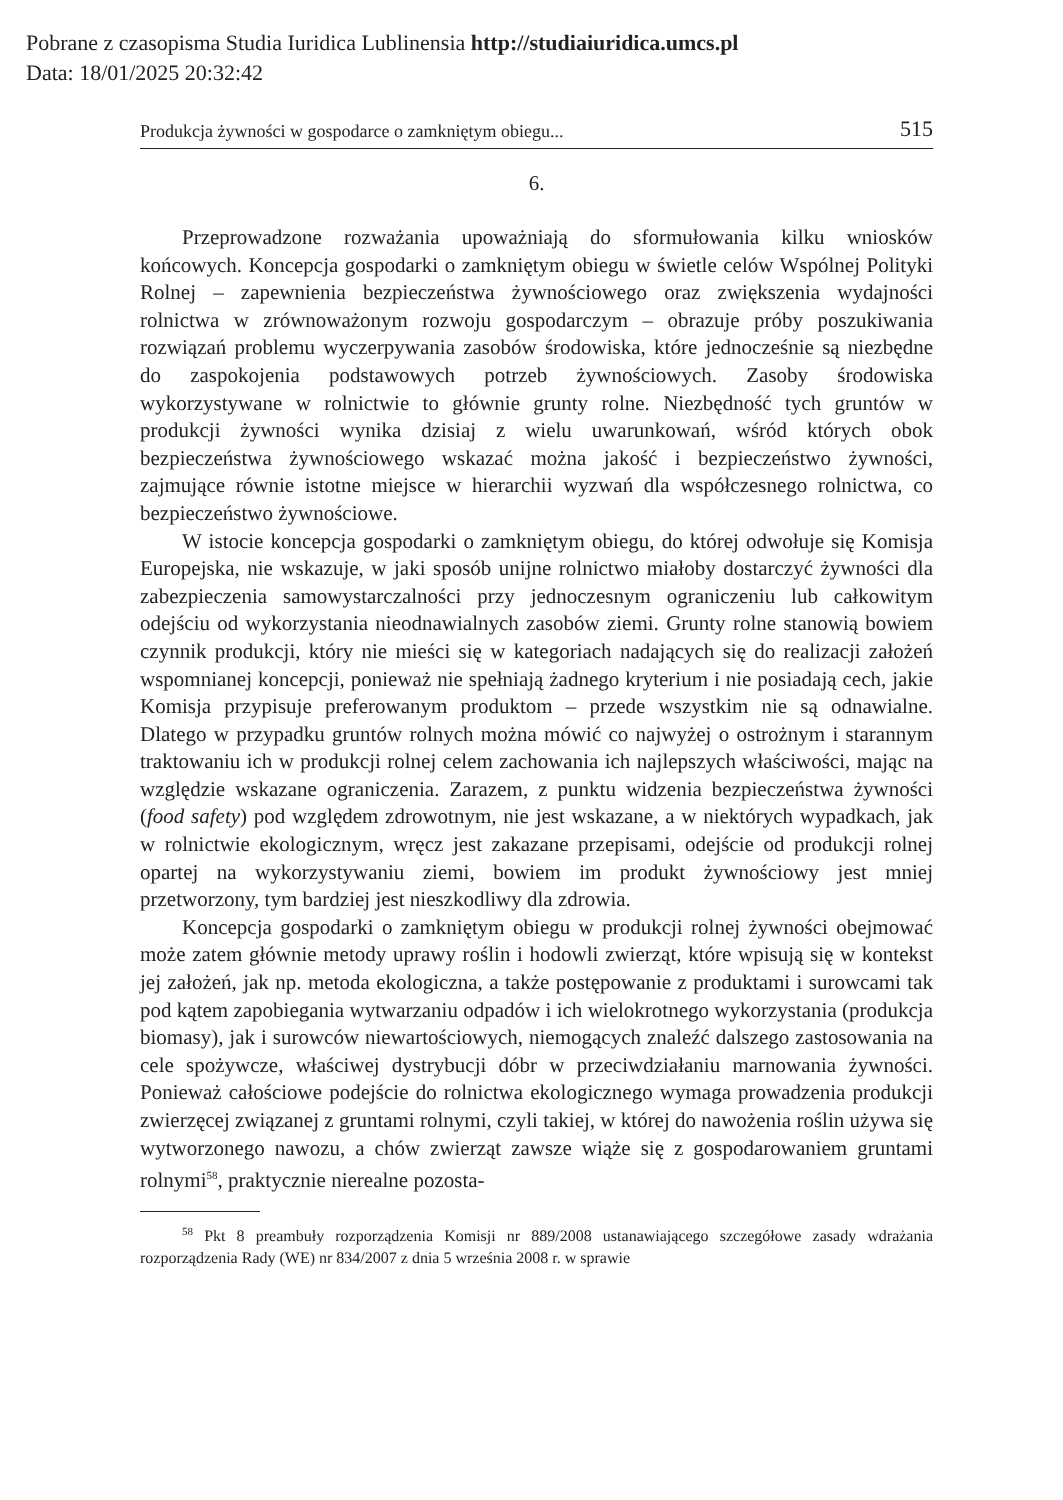Pobrane z czasopisma Studia Iuridica Lublinensia http://studiaiuridica.umcs.pl
Data: 18/01/2025 20:32:42
Produkcja żywności w gospodarce o zamkniętym obiegu... 515
6.
Przeprowadzone rozważania upoważniają do sformułowania kilku wniosków końcowych. Koncepcja gospodarki o zamkniętym obiegu w świetle celów Wspólnej Polityki Rolnej – zapewnienia bezpieczeństwa żywnościowego oraz zwiększenia wydajności rolnictwa w zrównoważonym rozwoju gospodarczym – obrazuje próby poszukiwania rozwiązań problemu wyczerpywania zasobów środowiska, które jednocześnie są niezbędne do zaspokojenia podstawowych potrzeb żywnościowych. Zasoby środowiska wykorzystywane w rolnictwie to głównie grunty rolne. Niezbędność tych gruntów w produkcji żywności wynika dzisiaj z wielu uwarunkowań, wśród których obok bezpieczeństwa żywnościowego wskazać można jakość i bezpieczeństwo żywności, zajmujące równie istotne miejsce w hierarchii wyzwań dla współczesnego rolnictwa, co bezpieczeństwo żywnościowe.
W istocie koncepcja gospodarki o zamkniętym obiegu, do której odwołuje się Komisja Europejska, nie wskazuje, w jaki sposób unijne rolnictwo miałoby dostarczyć żywności dla zabezpieczenia samowystarczalności przy jednoczesnym ograniczeniu lub całkowitym odejściu od wykorzystania nieodnawialnych zasobów ziemi. Grunty rolne stanowią bowiem czynnik produkcji, który nie mieści się w kategoriach nadających się do realizacji założeń wspomnianej koncepcji, ponieważ nie spełniają żadnego kryterium i nie posiadają cech, jakie Komisja przypisuje preferowanym produktom – przede wszystkim nie są odnawialne. Dlatego w przypadku gruntów rolnych można mówić co najwyżej o ostrożnym i starannym traktowaniu ich w produkcji rolnej celem zachowania ich najlepszych właściwości, mając na względzie wskazane ograniczenia. Zarazem, z punktu widzenia bezpieczeństwa żywności (food safety) pod względem zdrowotnym, nie jest wskazane, a w niektórych wypadkach, jak w rolnictwie ekologicznym, wręcz jest zakazane przepisami, odejście od produkcji rolnej opartej na wykorzystywaniu ziemi, bowiem im produkt żywnościowy jest mniej przetworzony, tym bardziej jest nieszkodliwy dla zdrowia.
Koncepcja gospodarki o zamkniętym obiegu w produkcji rolnej żywności obejmować może zatem głównie metody uprawy roślin i hodowli zwierząt, które wpisują się w kontekst jej założeń, jak np. metoda ekologiczna, a także postępowanie z produktami i surowcami tak pod kątem zapobiegania wytwarzaniu odpadów i ich wielokrotnego wykorzystania (produkcja biomasy), jak i surowców niewartościowych, niemogących znaleźć dalszego zastosowania na cele spożywcze, właściwej dystrybucji dóbr w przeciwdziałaniu marnowania żywności. Ponieważ całościowe podejście do rolnictwa ekologicznego wymaga prowadzenia produkcji zwierzęcej związanej z gruntami rolnymi, czyli takiej, w której do nawożenia roślin używa się wytworzonego nawozu, a chów zwierząt zawsze wiąże się z gospodarowaniem gruntami rolnymi<sup>58</sup>, praktycznie nierealne pozosta-
<sup>58</sup> Pkt 8 preambuły rozporządzenia Komisji nr 889/2008 ustanawiającego szczegółowe zasady wdrażania rozporządzenia Rady (WE) nr 834/2007 z dnia 5 września 2008 r. w sprawie